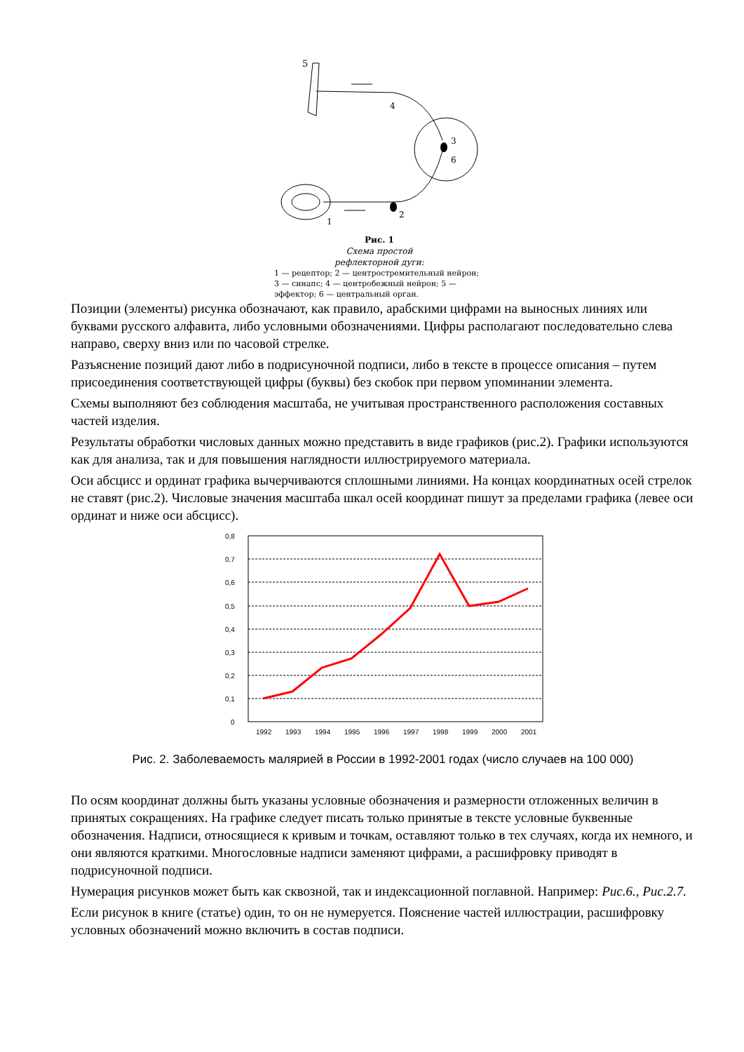5
4
3
6
1
2
Рис. 1
Схема простой
рефлекторной дуги:
1 — рецептор; 2 — центростремительный нейрон; 3 — синапс; 4 — центробежный нейрон; 5 — эффектор; 6 — центральный орган.
Позиции (элементы) рисунка обозначают, как правило, арабскими цифрами на выносных линиях или буквами русского алфавита, либо условными обозначениями. Цифры располагают последовательно слева направо, сверху вниз или по часовой стрелке.
Разъяснение позиций дают либо в подрисуночной подписи, либо в тексте в процессе описания – путем присоединения соответствующей цифры (буквы) без скобок при первом упоминании элемента.
Схемы выполняют без соблюдения масштаба, не учитывая пространственного расположения составных частей изделия.
Результаты обработки числовых данных можно представить в виде графиков (рис.2). Графики используются как для анализа, так и для повышения наглядности иллюстрируемого материала.
Оси абсцисс и ординат графика вычерчиваются сплошными линиями. На концах координатных осей стрелок не ставят (рис.2). Числовые значения масштаба шкал осей координат пишут за пределами графика (левее оси ординат и ниже оси абсцисс).
0,8
0,7
0,6
0,5
0,4
0,3
0,2
0,1
0
1992
1993
1994
1995
1996
1997
1998
1999
2000
2001
Рис. 2. Заболеваемость малярией в России в 1992-2001 годах (число случаев на 100 000)
По осям координат должны быть указаны условные обозначения и размерности отложенных величин в принятых сокращениях. На графике следует писать только принятые в тексте условные буквенные обозначения. Надписи, относящиеся к кривым и точкам, оставляют только в тех случаях, когда их немного, и они являются краткими. Многословные надписи заменяют цифрами, а расшифровку приводят в подрисуночной подписи.
Нумерация рисунков может быть как сквозной, так и индексационной поглавной. Например: Рис.6., Рис.2.7.
Если рисунок в книге (статье) один, то он не нумеруется. Пояснение частей иллюстрации, расшифровку условных обозначений можно включить в состав подписи.